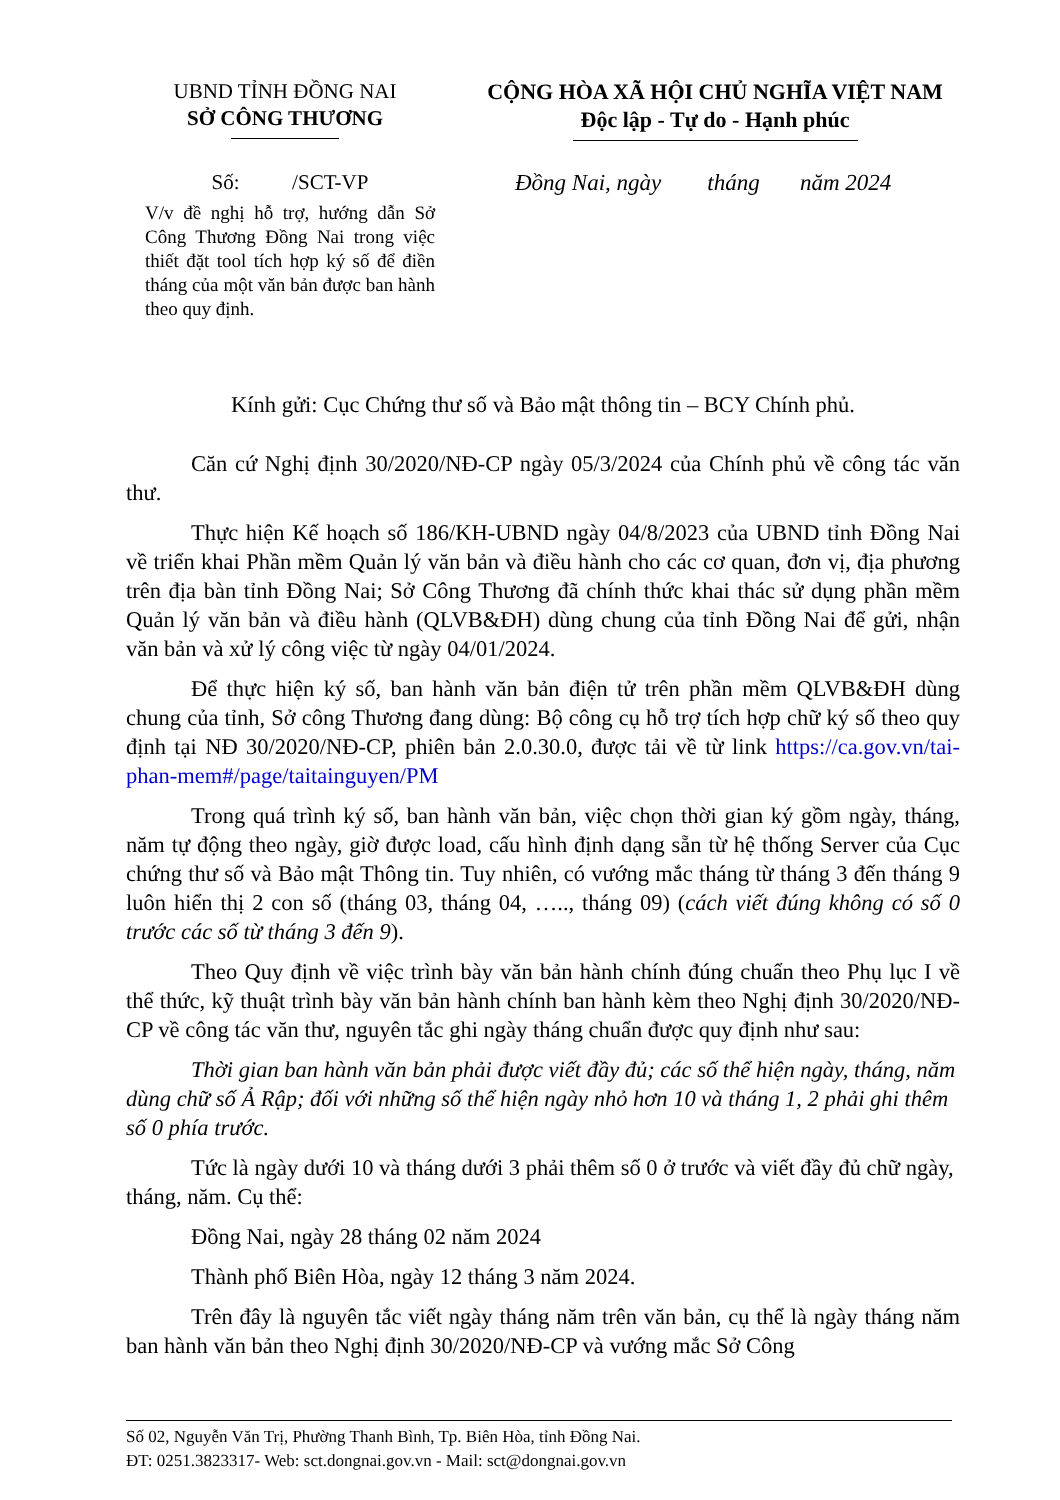UBND TỈNH ĐỒNG NAI
SỞ CÔNG THƯƠNG
CỘNG HÒA XÃ HỘI CHỦ NGHĨA VIỆT NAM
Độc lập - Tự do - Hạnh phúc
Số: /SCT-VP
V/v đề nghị hỗ trợ, hướng dẫn Sở Công Thương Đồng Nai trong việc thiết đặt tool tích hợp ký số để điền tháng của một văn bản được ban hành theo quy định.
Đồng Nai, ngày tháng năm 2024
Kính gửi: Cục Chứng thư số và Bảo mật thông tin – BCY Chính phủ.
Căn cứ Nghị định 30/2020/NĐ-CP ngày 05/3/2024 của Chính phủ về công tác văn thư.
Thực hiện Kế hoạch số 186/KH-UBND ngày 04/8/2023 của UBND tỉnh Đồng Nai về triển khai Phần mềm Quản lý văn bản và điều hành cho các cơ quan, đơn vị, địa phương trên địa bàn tỉnh Đồng Nai; Sở Công Thương đã chính thức khai thác sử dụng phần mềm Quản lý văn bản và điều hành (QLVB&ĐH) dùng chung của tỉnh Đồng Nai để gửi, nhận văn bản và xử lý công việc từ ngày 04/01/2024.
Để thực hiện ký số, ban hành văn bản điện tử trên phần mềm QLVB&ĐH dùng chung của tỉnh, Sở công Thương đang dùng: Bộ công cụ hỗ trợ tích hợp chữ ký số theo quy định tại NĐ 30/2020/NĐ-CP, phiên bản 2.0.30.0, được tải về từ link https://ca.gov.vn/tai-phan-mem#/page/taitainguyen/PM
Trong quá trình ký số, ban hành văn bản, việc chọn thời gian ký gồm ngày, tháng, năm tự động theo ngày, giờ được load, cấu hình định dạng sẵn từ hệ thống Server của Cục chứng thư số và Bảo mật Thông tin. Tuy nhiên, có vướng mắc tháng từ tháng 3 đến tháng 9 luôn hiển thị 2 con số (tháng 03, tháng 04, ….., tháng 09) (cách viết đúng không có số 0 trước các số từ tháng 3 đến 9).
Theo Quy định về việc trình bày văn bản hành chính đúng chuẩn theo Phụ lục I về thể thức, kỹ thuật trình bày văn bản hành chính ban hành kèm theo Nghị định 30/2020/NĐ-CP về công tác văn thư, nguyên tắc ghi ngày tháng chuẩn được quy định như sau:
Thời gian ban hành văn bản phải được viết đầy đủ; các số thể hiện ngày, tháng, năm dùng chữ số Ả Rập; đối với những số thể hiện ngày nhỏ hơn 10 và tháng 1, 2 phải ghi thêm số 0 phía trước.
Tức là ngày dưới 10 và tháng dưới 3 phải thêm số 0 ở trước và viết đầy đủ chữ ngày, tháng, năm. Cụ thể:
Đồng Nai, ngày 28 tháng 02 năm 2024
Thành phố Biên Hòa, ngày 12 tháng 3 năm 2024.
Trên đây là nguyên tắc viết ngày tháng năm trên văn bản, cụ thể là ngày tháng năm ban hành văn bản theo Nghị định 30/2020/NĐ-CP và vướng mắc Sở Công
Số 02, Nguyễn Văn Trị, Phường Thanh Bình, Tp. Biên Hòa, tỉnh Đồng Nai.
ĐT: 0251.3823317- Web: sct.dongnai.gov.vn - Mail: sct@dongnai.gov.vn